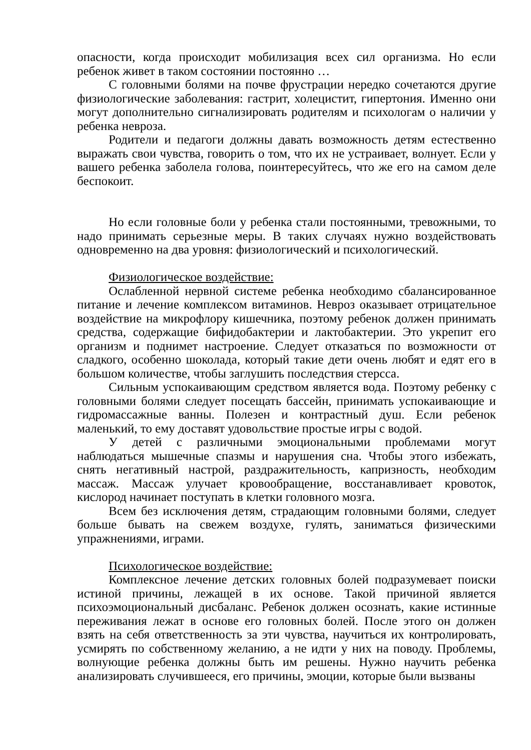опасности, когда происходит мобилизация всех сил организма. Но если ребенок живет в таком состоянии постоянно …
С головными болями на почве фрустрации нередко сочетаются другие физиологические заболевания: гастрит, холецистит, гипертония. Именно они могут дополнительно сигнализировать родителям и психологам о наличии у ребенка невроза.
Родители и педагоги должны давать возможность детям естественно выражать свои чувства, говорить о том, что их не устраивает, волнует. Если у вашего ребенка заболела голова, поинтересуйтесь, что же его на самом деле беспокоит.
Но если головные боли у ребенка стали постоянными, тревожными, то надо принимать серьезные меры. В таких случаях нужно воздействовать одновременно на два уровня: физиологический и психологический.
Физиологическое воздействие:
Ослабленной нервной системе ребенка необходимо сбалансированное питание и лечение комплексом витаминов. Невроз оказывает отрицательное воздействие на микрофлору кишечника, поэтому ребенок должен принимать средства, содержащие бифидобактерии и лактобактерии. Это укрепит его организм и поднимет настроение. Следует отказаться по возможности от сладкого, особенно шоколада, который такие дети очень любят и едят его в большом количестве, чтобы заглушить последствия стерсса.
Сильным успокаивающим средством является вода. Поэтому ребенку с головными болями следует посещать бассейн, принимать успокаивающие и гидромассажные ванны. Полезен и контрастный душ. Если ребенок маленький, то ему доставят удовольствие простые игры с водой.
У детей с различными эмоциональными проблемами могут наблюдаться мышечные спазмы и нарушения сна. Чтобы этого избежать, снять негативный настрой, раздражительность, капризность, необходим массаж. Массаж улучает кровообращение, восстанавливает кровоток, кислород начинает поступать в клетки головного мозга.
Всем без исключения детям, страдающим головными болями, следует больше бывать на свежем воздухе, гулять, заниматься физическими упражнениями, играми.
Психологическое воздействие:
Комплексное лечение детских головных болей подразумевает поиски истиной причины, лежащей в их основе. Такой причиной является психоэмоциональный дисбаланс. Ребенок должен осознать, какие истинные переживания лежат в основе его головных болей. После этого он должен взять на себя ответственность за эти чувства, научиться их контролировать, усмирять по собственному желанию, а не идти у них на поводу. Проблемы, волнующие ребенка должны быть им решены. Нужно научить ребенка анализировать случившееся, его причины, эмоции, которые были вызваны